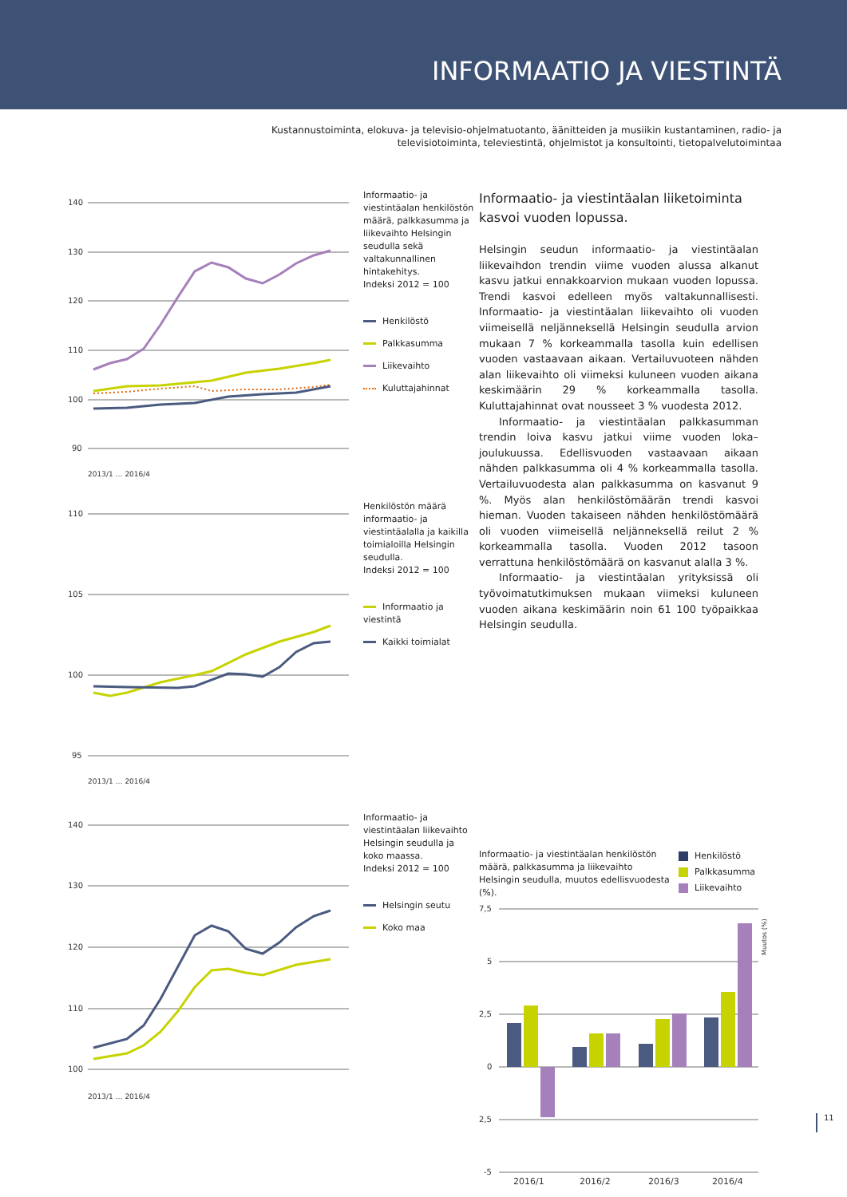INFORMAATIO JA VIESTINTÄ
Kustannustoiminta, elokuva- ja televisio-ohjelmatuotanto, äänitteiden ja musiikin kustantaminen, radio- ja
televisiotoiminta, televiestintä, ohjelmistot ja konsultointi, tietopalvelutoimintaa
140
130
120
110
100
90
2013/1 … 2016/4
Informaatio- ja viestintäalan henkilöstön määrä, palkkasumma ja liikevaihto Helsingin seudulla sekä valtakunnallinen hintakehitys.
Indeksi 2012 = 100
Henkilöstö
Palkkasumma
Liikevaihto
Kuluttajahinnat
110
105
100
95
2013/1 … 2016/4
Henkilöstön määrä informaatio- ja viestintäalalla ja kaikilla toimialoilla Helsingin seudulla.
Indeksi 2012 = 100
Informaatio ja viestintä
Kaikki toimialat
140
130
120
110
100
2013/1 … 2016/4
Informaatio- ja viestintäalan liikevaihto Helsingin seudulla ja koko maassa.
Indeksi 2012 = 100
Helsingin seutu
Koko maa
Informaatio- ja viestintäalan liiketoiminta kasvoi vuoden lopussa.
Helsingin seudun informaatio- ja viestintäalan liikevaihdon trendin viime vuoden alussa alkanut kasvu jatkui ennakkoarvion mukaan vuoden lopussa. Trendi kasvoi edelleen myös valtakunnallisesti. Informaatio- ja viestintäalan liikevaihto oli vuoden viimeisellä neljänneksellä Helsingin seudulla arvion mukaan 7 % korkeammalla tasolla kuin edellisen vuoden vastaavaan aikaan. Vertailuvuoteen nähden alan liikevaihto oli viimeksi kuluneen vuoden aikana keskimäärin 29 % korkeammalla tasolla. Kuluttajahinnat ovat nousseet 3 % vuodesta 2012.
Informaatio- ja viestintäalan palkkasumman trendin loiva kasvu jatkui viime vuoden loka–joulukuussa. Edellisvuoden vastaavaan aikaan nähden palkkasumma oli 4 % korkeammalla tasolla. Vertailuvuodesta alan palkkasumma on kasvanut 9 %. Myös alan henkilöstömäärän trendi kasvoi hieman. Vuoden takaiseen nähden henkilöstömäärä oli vuoden viimeisellä neljänneksellä reilut 2 % korkeammalla tasolla. Vuoden 2012 tasoon verrattuna henkilöstömäärä on kasvanut alalla 3 %.
Informaatio- ja viestintäalan yrityksissä oli työvoimatutkimuksen mukaan viimeksi kuluneen vuoden aikana keskimäärin noin 61 100 työpaikkaa Helsingin seudulla.
Informaatio- ja viestintäalan henkilöstön määrä, palkkasumma ja liikevaihto Helsingin seudulla, muutos edellisvuodesta (%).
Henkilöstö
Palkkasumma
Liikevaihto
7,5
5
2,5
0
2,5
-5
Muutos (%)
2016/1
2016/2
2016/3
2016/4
11